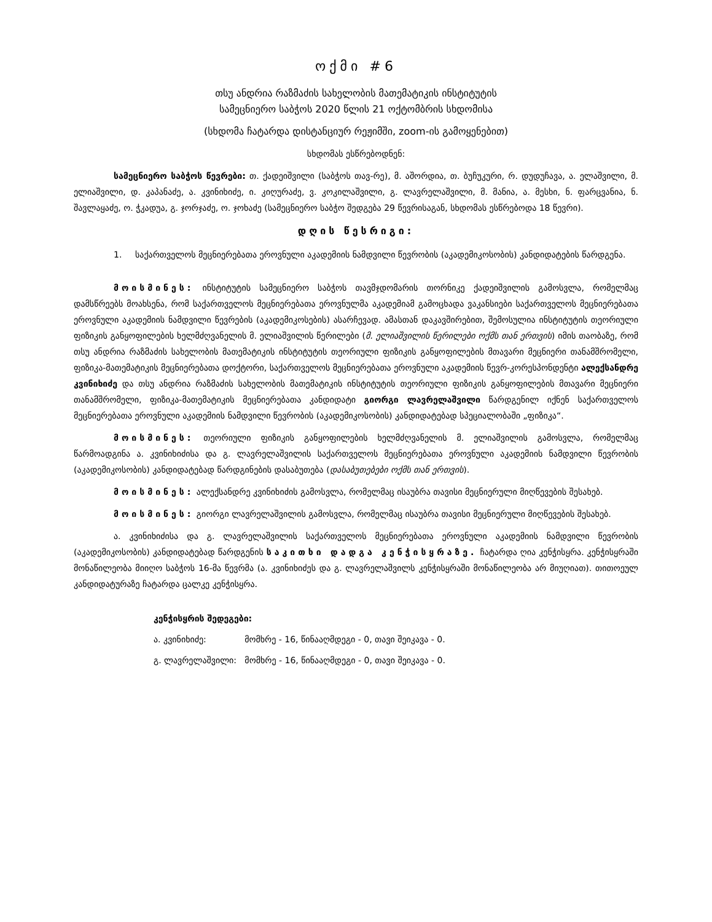ოქმი #6
თსუ ანდრია რაზმაძის სახელობის მათემატიკის ინსტიტუტის
სამეცნიერო საბჭოს 2020 წლის 21 ოქტომბრის სხდომისა
(სხდომა ჩატარდა დისტანციურ რეჟიმში, zoom-ის გამოყენებით)
სხდომას ესწრებოდნენ:
სამეცნიერო საბჭოს წევრები: თ. ქადეიშვილი (საბჭოს თავ-რე), მ. აშორდია, თ. ბუჩუკური, რ. დუდუჩავა, ა. ელაშვილი, მ. ელიაშვილი, დ. კაპანაძე, ა. კვინიხიძე, ი. კიღურაძე, ვ. კოკილაშვილი, გ. ლავრელაშვილი, მ. მანია, ა. მესხი, ნ. ფარცვანია, ნ. შავლაყაძე, ო. ჭკადუა, გ. ჯორჯაძე, ო. ჯოხაძე (სამეცნიერო საბჭო შედგება 29 წევრისაგან, სხდომას ესწრებოდა 18 წევრი).
დღის წესრიგი:
1. საქართველოს მეცნიერებათა ეროვნული აკადემიის ნამდვილი წევრობის (აკადემიკოსობის) კანდიდატების წარდგენა.
მოისმინეს: ინსტიტუტის სამეცნიერო საბჭოს თავმჯდომარის თორნიკე ქადეიშვილის გამოსვლა, რომელმაც დამსწრეებს მოახსენა, რომ საქართველოს მეცნიერებათა ეროვნულმა აკადემიამ გამოცხადა ვაკანსიები საქართველოს მეცნიერებათა ეროვნული აკადემიის ნამდვილი წევრების (აკადემიკოსების) ასარჩევად. ამასთან დაკავშირებით, შემოსულია ინსტიტუტის თეორიული ფიზიკის განყოფილების ხელმძღვანელის მ. ელიაშვილის წერილები (მ. ელიაშვილის წერილები ოქმს თან ერთვის) იმის თაობაზე, რომ თსუ ანდრია რაზმაძის სახელობის მათემატიკის ინსტიტუტის თეორიული ფიზიკის განყოფილების მთავარი მეცნიერი თანამშრომელი, ფიზიკა-მათემატიკის მეცნიერებათა დოქტორი, საქართველოს მეცნიერებათა ეროვნული აკადემიის წევრ-კორესპონდენტი ალექსანდრე კვინიხიძე და თსუ ანდრია რაზმაძის სახელობის მათემატიკის ინსტიტუტის თეორიული ფიზიკის განყოფილების მთავარი მეცნიერი თანამშრომელი, ფიზიკა-მათემატიკის მეცნიერებათა კანდიდატი გიორგი ლავრელაშვილი წარდგენილ იქნენ საქართველოს მეცნიერებათა ეროვნული აკადემიის ნამდვილი წევრობის (აკადემიკოსობის) კანდიდატებად სპეციალობაში „ფიზიკა“.
მოისმინეს: თეორიული ფიზიკის განყოფილების ხელმძღვანელის მ. ელიაშვილის გამოსვლა, რომელმაც წარმოადგინა ა. კვინიხიძისა და გ. ლავრელაშვილის საქართველოს მეცნიერებათა ეროვნული აკადემიის ნამდვილი წევრობის (აკადემიკოსობის) კანდიდატებად წარდგინების დასაბუთება (დასაბუთებები ოქმს თან ერთვის).
მოისმინეს: ალექსანდრე კვინიხიძის გამოსვლა, რომელმაც ისაუბრა თავისი მეცნიერული მიღწევების შესახებ.
მოისმინეს: გიორგი ლავრელაშვილის გამოსვლა, რომელმაც ისაუბრა თავისი მეცნიერული მიღწევების შესახებ.
ა. კვინიხიძისა და გ. ლავრელაშვილის საქართველოს მეცნიერებათა ეროვნული აკადემიის ნამდვილი წევრობის (აკადემიკოსობის) კანდიდატებად წარდგენის საკითხი დადგა კენჭისყრაზე. ჩატარდა ღია კენჭისყრა. კენჭისყრაში მონაწილეობა მიიღო საბჭოს 16-მა წევრმა (ა. კვინიხიძეს და გ. ლავრელაშვილს კენჭისყრაში მონაწილეობა არ მიუღიათ). თითოეულ კანდიდატურაზე ჩატარდა ცალკე კენჭისყრა.
კენჭისყრის შედეგები:
ა. კვინიხიძე: მომხრე - 16, წინააღმდეგი - 0, თავი შეიკავა - 0.
გ. ლავრელაშვილი: მომხრე - 16, წინააღმდეგი - 0, თავი შეიკავა - 0.